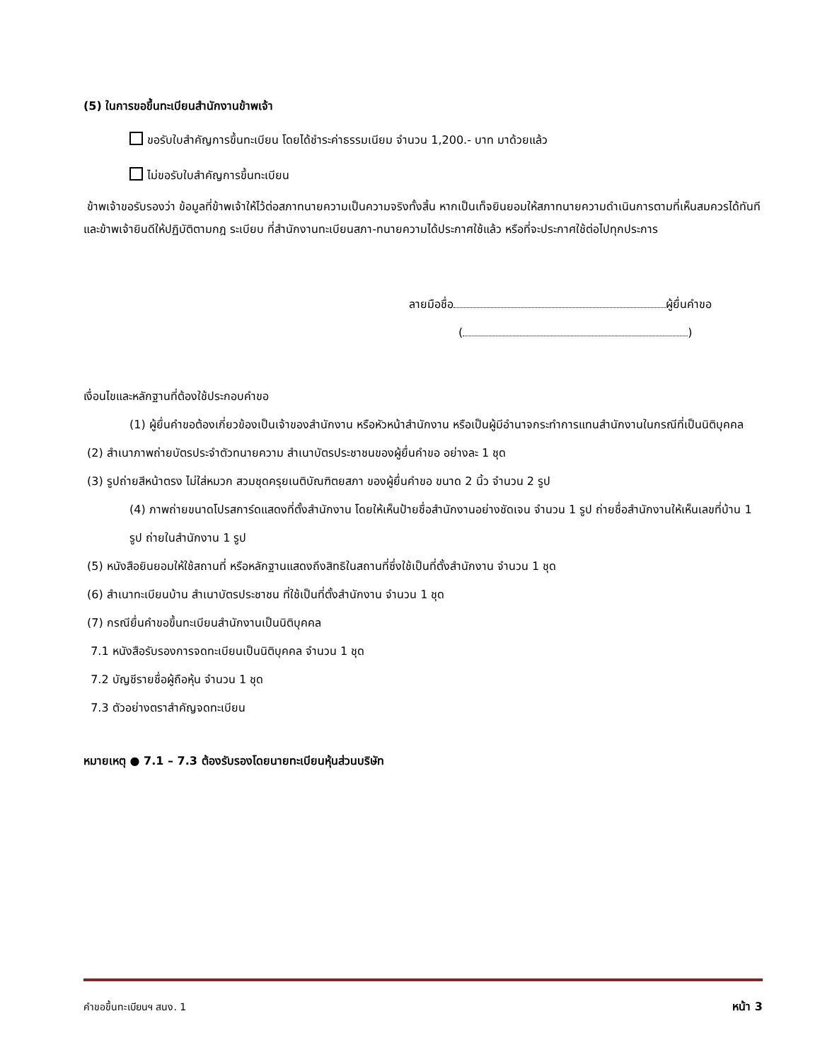(5) ในการขอขึ้นทะเบียนสำนักงานข้าพเจ้า
ขอรับใบสำคัญการขึ้นทะเบียน โดยได้ชำระค่าธรรมเนียม จำนวน 1,200.- บาท มาด้วยแล้ว
ไม่ขอรับใบสำคัญการขึ้นทะเบียน
ข้าพเจ้าขอรับรองว่า ข้อมูลที่ข้าพเจ้าให้ไว้ต่อสภาทนายความเป็นความจริงทั้งสิ้น หากเป็นเท็จยินยอมให้สภาทนายความดำเนินการตามที่เห็นสมควรได้ทันที และข้าพเจ้ายินดีให้ปฏิบัติตามกฎ ระเบียบ ที่สำนักงานทะเบียนสภา-ทนายความได้ประกาศใช้แล้ว หรือที่จะประกาศใช้ต่อไปทุกประการ
ลายมือชื่อ ผู้ยื่นคำขอ
( )
เงื่อนไขและหลักฐานที่ต้องใช้ประกอบคำขอ
(1) ผู้ยื่นคำขอต้องเกี่ยวข้องเป็นเจ้าของสำนักงาน หรือหัวหน้าสำนักงาน หรือเป็นผู้มีอำนาจกระทำการแทนสำนักงานในกรณีที่เป็นนิติบุคคล
(2) สำเนาภาพถ่ายบัตรประจำตัวทนายความ สำเนาบัตรประชาชนของผู้ยื่นคำขอ อย่างละ 1 ชุด
(3) รูปถ่ายสีหน้าตรง ไม่ใส่หมวก สวมชุดครุยเนติบัณฑิตยสภา ของผู้ยื่นคำขอ ขนาด 2 นิ้ว จำนวน 2 รูป
(4) ภาพถ่ายขนาดโปรสการ์ดแสดงที่ตั้งสำนักงาน โดยให้เห็นป้ายชื่อสำนักงานอย่างชัดเจน จำนวน 1 รูป ถ่ายชื่อสำนักงานให้เห็นเลขที่บ้าน 1 รูป ถ่ายในสำนักงาน 1 รูป
(5) หนังสือยินยอมให้ใช้สถานที่ หรือหลักฐานแสดงถึงสิทธิในสถานที่ซึ่งใช้เป็นที่ตั้งสำนักงาน จำนวน 1 ชุด
(6) สำเนาทะเบียนบ้าน สำเนาบัตรประชาชน ที่ใช้เป็นที่ตั้งสำนักงาน จำนวน 1 ชุด
(7) กรณียื่นคำขอขึ้นทะเบียนสำนักงานเป็นนิติบุคคล
7.1 หนังสือรับรองการจดทะเบียนเป็นนิติบุคคล จำนวน 1 ชุด
7.2 บัญชีรายชื่อผู้ถือหุ้น จำนวน 1 ชุด
7.3 ตัวอย่างตราสำคัญจดทะเบียน
หมายเหตุ ● 7.1 – 7.3 ต้องรับรองโดยนายทะเบียนหุ้นส่วนบริษัท
คำขอขึ้นทะเบียนฯ สนง. 1 หน้า 3